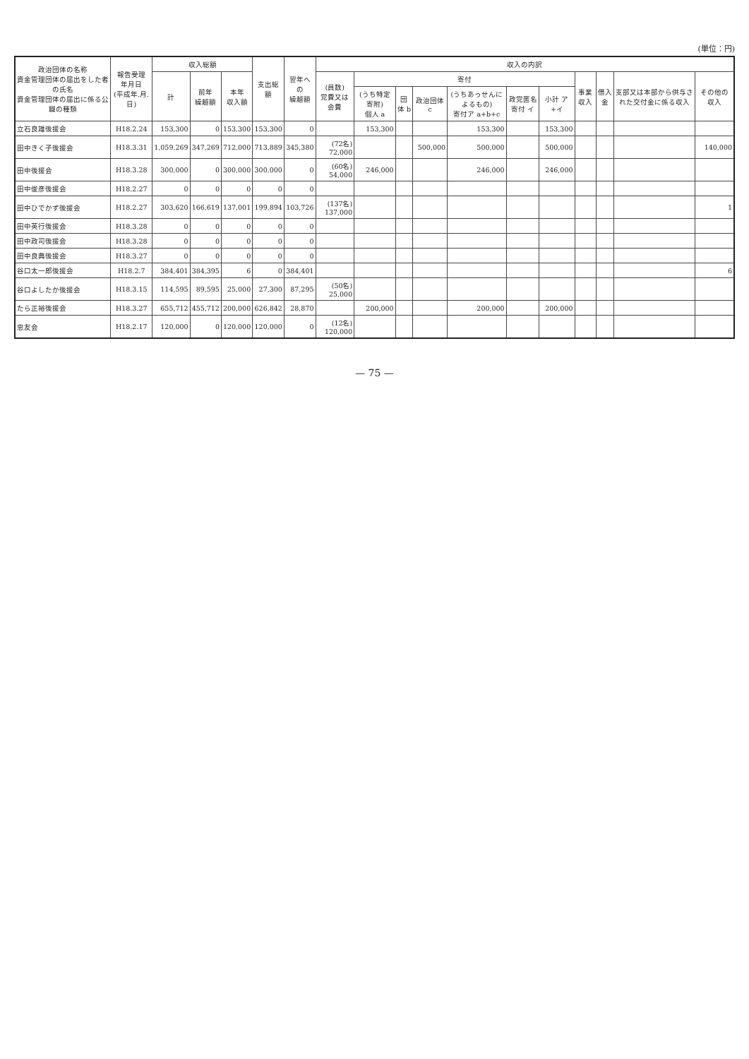(単位：円)
| 政治団体の名称 資金管理団体の届出をした者の氏名 資金管理団体の届出に係る公職の種類 | 報告受理 年月日 (平成年.月.日) | 収入総額 | | | 支出総額 | 翌年への 繰越額 | 収入の内訳 | | | | | | | | | | |
| --- | --- | --- | --- | --- | --- | --- | --- | --- | --- | --- | --- | --- | --- | --- | --- | --- | --- |
| | | 計 | 前年 繰越額 | 本年 収入額 | | | (員数) 党費又は会費 | 寄付 | | | | | | 事業収入 | 借入金 | 支部又は本部から供与された交付金に係る収入 | その他の収入 |
| | | | | | | | | (うち特定寄附) 個人 a | 団体 b | 政治団体 c | (うちあっせんによるもの) 寄付ア a+b+c | 政党匿名寄付 イ | 小計 ア+イ | | | | |
| 立石良雄後援会 | H18.2.24 | 153,300 | 0 | 153,300 | 153,300 | 0 | | 153,300 | | | 153,300 | | 153,300 | | | | |
| 田中きく子後援会 | H18.3.31 | 1,059,269 | 347,269 | 712,000 | 713,889 | 345,380 | (72名) 72,000 | | | 500,000 | 500,000 | | 500,000 | | | | 140,000 |
| 田中後援会 | H18.3.28 | 300,000 | 0 | 300,000 | 300,000 | 0 | (60名) 54,000 | 246,000 | | | 246,000 | | 246,000 | | | | |
| 田中俊彦後援会 | H18.2.27 | 0 | 0 | 0 | 0 | 0 | | | | | | | | | | | |
| 田中ひでかず後援会 | H18.2.27 | 303,620 | 166,619 | 137,001 | 199,894 | 103,726 | (137名) 137,000 | | | | | | | | | | 1 |
| 田中英行後援会 | H18.3.28 | 0 | 0 | 0 | 0 | 0 | | | | | | | | | | | |
| 田中政司後援会 | H18.3.28 | 0 | 0 | 0 | 0 | 0 | | | | | | | | | | | |
| 田中良典後援会 | H18.3.27 | 0 | 0 | 0 | 0 | 0 | | | | | | | | | | | |
| 谷口太一郎後援会 | H18.2.7 | 384,401 | 384,395 | 6 | 0 | 384,401 | | | | | | | | | | | 6 |
| 谷口よしたか後援会 | H18.3.15 | 114,595 | 89,595 | 25,000 | 27,300 | 87,295 | (50名) 25,000 | | | | | | | | | | |
| たら正裕後援会 | H18.3.27 | 655,712 | 455,712 | 200,000 | 626,842 | 28,870 | | 200,000 | | | 200,000 | | 200,000 | | | | |
| 忠友会 | H18.2.17 | 120,000 | 0 | 120,000 | 120,000 | 0 | (12名) 120,000 | | | | | | | | | | |
— 75 —